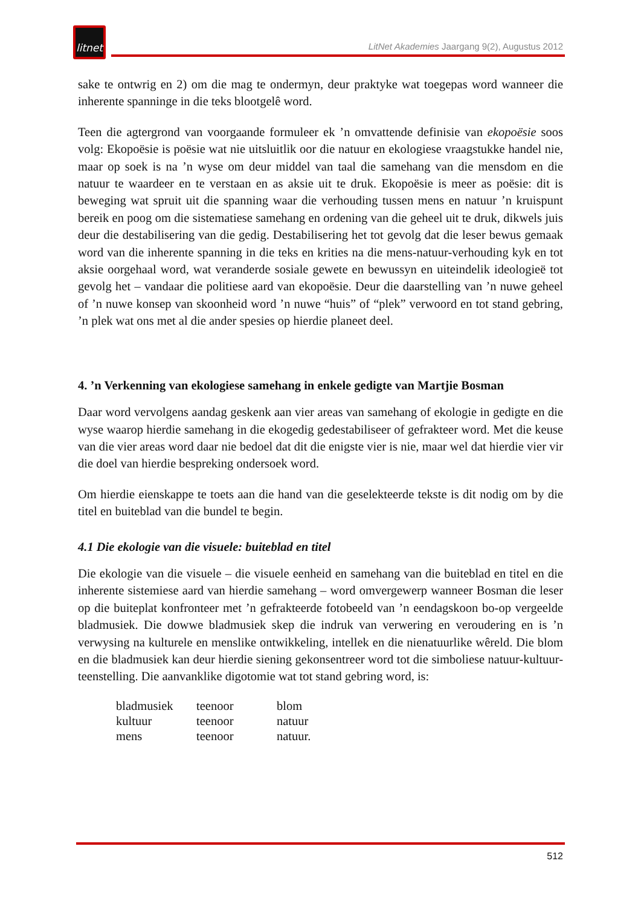litnet
LitNet Akademies Jaargang 9(2), Augustus 2012
sake te ontwrig en 2) om die mag te ondermyn, deur praktyke wat toegepas word wanneer die inherente spanninge in die teks blootgelê word.
Teen die agtergrond van voorgaande formuleer ek ’n omvattende definisie van ekopoësie soos volg: Ekopoësie is poësie wat nie uitsluitlik oor die natuur en ekologiese vraagstukke handel nie, maar op soek is na ’n wyse om deur middel van taal die samehang van die mensdom en die natuur te waardeer en te verstaan en as aksie uit te druk. Ekopoësie is meer as poësie: dit is beweging wat spruit uit die spanning waar die verhouding tussen mens en natuur ’n kruispunt bereik en poog om die sistematiese samehang en ordening van die geheel uit te druk, dikwels juis deur die destabilisering van die gedig. Destabilisering het tot gevolg dat die leser bewus gemaak word van die inherente spanning in die teks en krities na die mens-natuur-verhouding kyk en tot aksie oorgehaal word, wat veranderde sosiale gewete en bewussyn en uiteindelik ideologieë tot gevolg het – vandaar die politiese aard van ekopoësie. Deur die daarstelling van ’n nuwe geheel of ’n nuwe konsep van skoonheid word ’n nuwe “huis” of “plek” verwoord en tot stand gebring, ’n plek wat ons met al die ander spesies op hierdie planeet deel.
4. ’n Verkenning van ekologiese samehang in enkele gedigte van Martjie Bosman
Daar word vervolgens aandag geskenk aan vier areas van samehang of ekologie in gedigte en die wyse waarop hierdie samehang in die ekogedig gedestabiliseer of gefrakteer word. Met die keuse van die vier areas word daar nie bedoel dat dit die enigste vier is nie, maar wel dat hierdie vier vir die doel van hierdie bespreking ondersoek word.
Om hierdie eienskappe te toets aan die hand van die geselekteerde tekste is dit nodig om by die titel en buiteblad van die bundel te begin.
4.1 Die ekologie van die visuele: buiteblad en titel
Die ekologie van die visuele – die visuele eenheid en samehang van die buiteblad en titel en die inherente sistemiese aard van hierdie samehang – word omvergewerp wanneer Bosman die leser op die buiteplat konfronteer met ’n gefrakteerde fotobeeld van ’n eendagskoon bo-op vergeelde bladmusiek. Die dowwe bladmusiek skep die indruk van verwering en veroudering en is ’n verwysing na kulturele en menslike ontwikkeling, intellek en die nienatuurlike wêreld. Die blom en die bladmusiek kan deur hierdie siening gekonsentreer word tot die simboliese natuur-kultuur-teenstelling. Die aanvanklike digotomie wat tot stand gebring word, is:
| bladmusiek | teenoor | blom |
| kultuur | teenoor | natuur |
| mens | teenoor | natuur. |
512